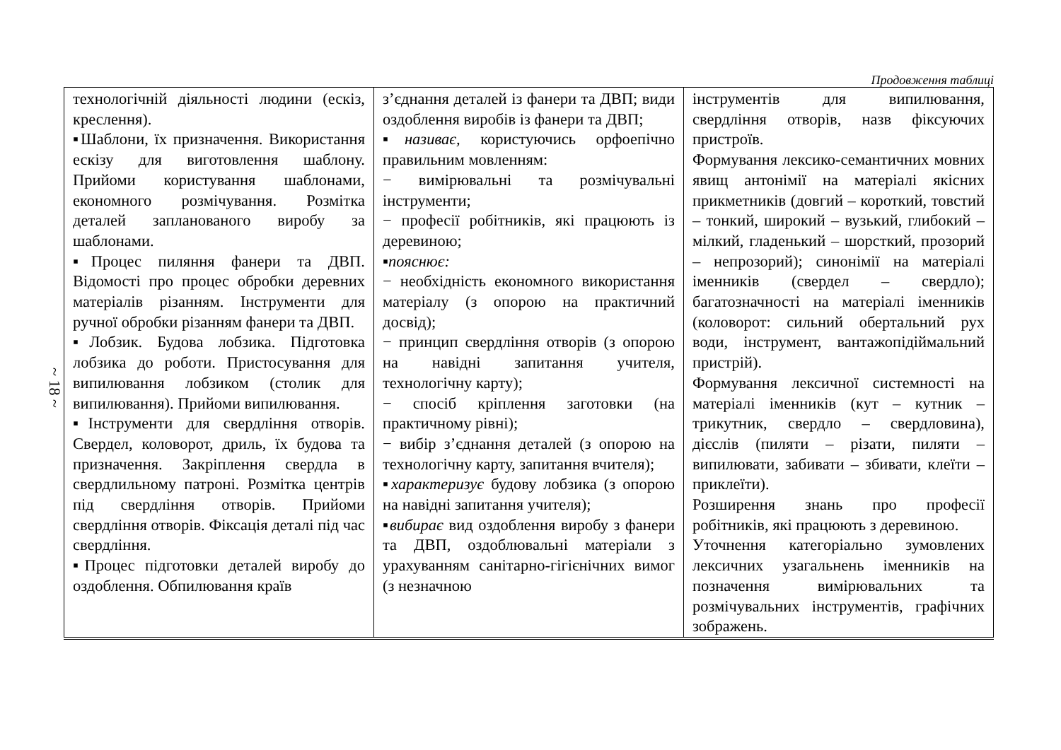Продовження таблиці
~ 18 ~
| технологічній діяльності людини (ескіз, креслення). ▪Шаблони, їх призначення. Використання ескізу для виготовлення шаблону. Прийоми користування шаблонами, економного розмічування. Розмітка деталей запланованого виробу за шаблонами. ▪Процес пиляння фанери та ДВП. Відомості про процес обробки деревних матеріалів різанням. Інструменти для ручної обробки різанням фанери та ДВП. ▪Лобзик. Будова лобзика. Підготовка лобзика до роботи. Пристосування для випилювання лобзиком (столик для випилювання). Прийоми випилювання. ▪Інструменти для свердління отворів. Свердел, коловорот, дриль, їх будова та призначення. Закріплення свердла в свердлильному патроні. Розмітка центрів під свердління отворів. Прийоми свердління отворів. Фіксація деталі під час свердління. ▪Процес підготовки деталей виробу до оздоблення. Обпилювання країв | з’єднання деталей із фанери та ДВП; види оздоблення виробів із фанери та ДВП; ▪ називає, користуючись орфоепічно правильним мовленням: − вимірювальні та розмічувальні інструменти; − професії робітників, які працюють із деревиною; ▪ пояснює: − необхідність економного використання матеріалу (з опорою на практичний досвід); − принцип свердління отворів (з опорою на навідні запитання учителя, технологічну карту); − спосіб кріплення заготовки (на практичному рівні); − вибір з’єднання деталей (з опорою на технологічну карту, запитання вчителя); ▪ характеризує будову лобзика (з опорою на навідні запитання учителя); ▪ вибирає вид оздоблення виробу з фанери та ДВП, оздоблювальні матеріали з урахуванням санітарно-гігієнічних вимог (з незначною | інструментів для випилювання, свердління отворів, назв фіксуючих пристроїв. Формування лексико-семантичних мовних явищ антонімії на матеріалі якісних прикметників (довгий – короткий, товстий – тонкий, широкий – вузький, глибокий – мілкий, гладенький – шорсткий, прозорий – непрозорий); синонімії на матеріалі іменників (свердел – свердло); багатозначності на матеріалі іменників (коловорот: сильний обертальний рух води, інструмент, вантажопідіймальний пристрій). Формування лексичної системності на матеріалі іменників (кут – кутник – трикутник, свердло – свердловина), дієслів (пиляти – різати, пиляти – випилювати, забивати – збивати, клеїти – приклеїти). Розширення знань про професії робітників, які працюють з деревиною. Уточнення категоріально зумовлених лексичних узагальнень іменників на позначення вимірювальних та розмічувальних інструментів, графічних зображень. |